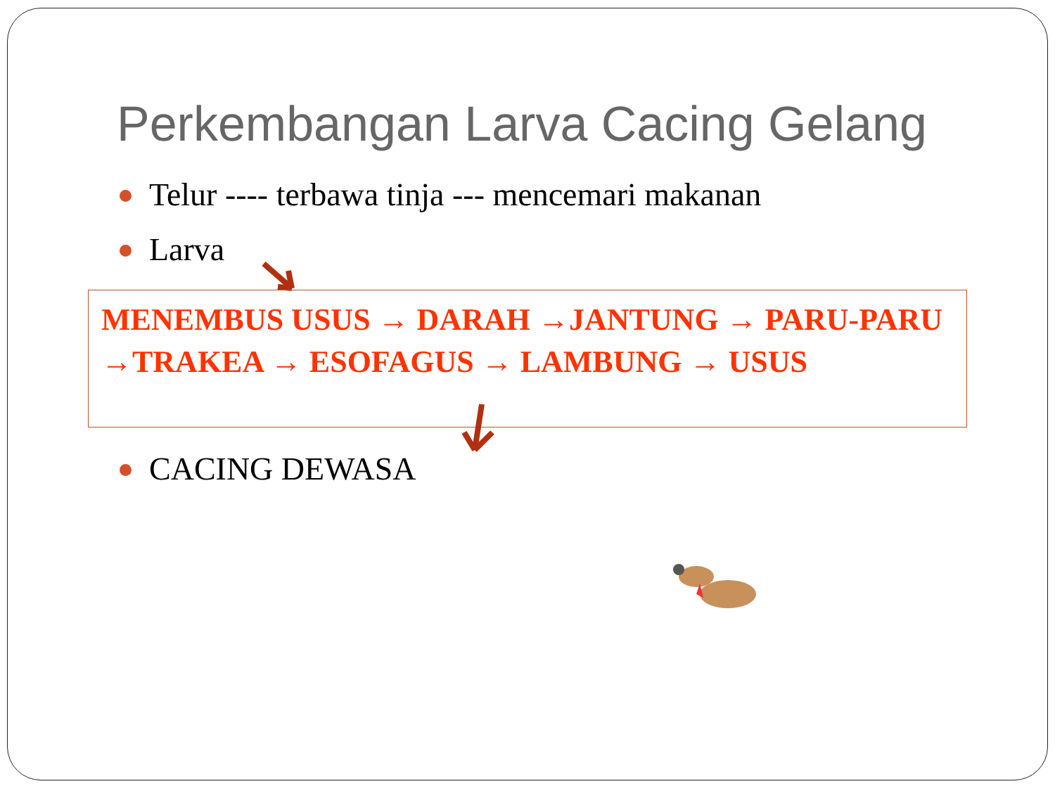Perkembangan Larva Cacing Gelang
Telur ---- terbawa tinja --- mencemari makanan
Larva
MENEMBUS USUS → DARAH →JANTUNG → PARU-PARU →TRAKEA → ESOFAGUS → LAMBUNG → USUS
CACING DEWASA